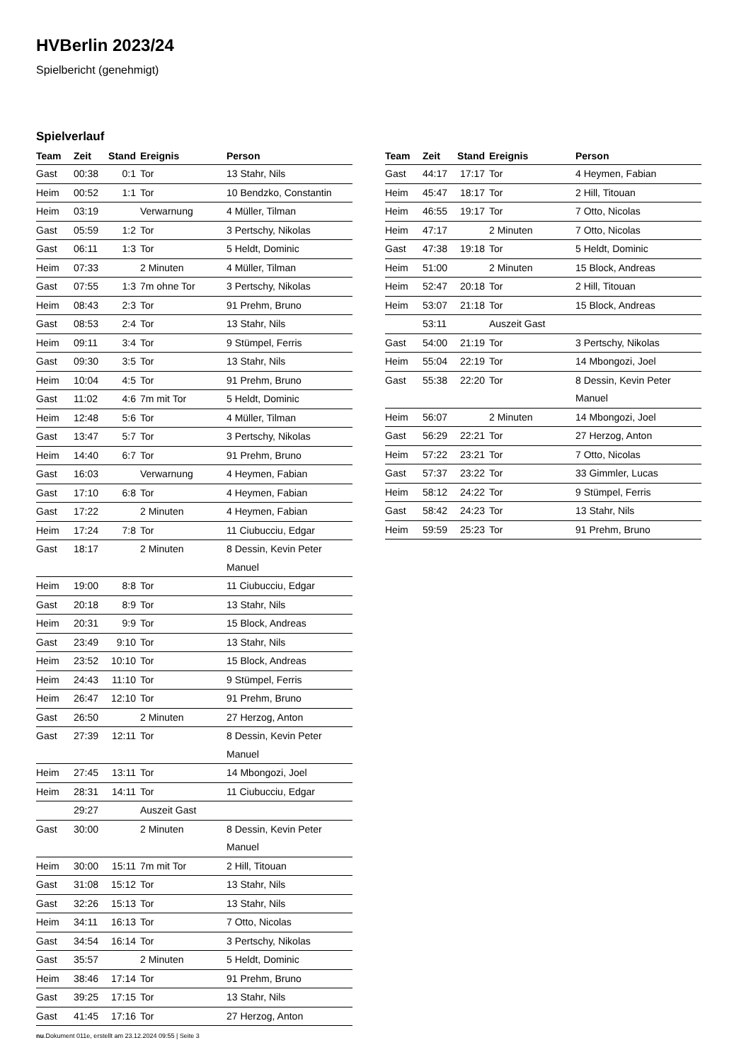HVBerlin 2023/24
Spielbericht (genehmigt)
Spielverlauf
| Team | Zeit | Stand | Ereignis | Person |
| --- | --- | --- | --- | --- |
| Gast | 00:38 | 0:1 | Tor | 13 Stahr, Nils |
| Heim | 00:52 | 1:1 | Tor | 10 Bendzko, Constantin |
| Heim | 03:19 | | Verwarnung | 4 Müller, Tilman |
| Gast | 05:59 | 1:2 | Tor | 3 Pertschy, Nikolas |
| Gast | 06:11 | 1:3 | Tor | 5 Heldt, Dominic |
| Heim | 07:33 | | 2 Minuten | 4 Müller, Tilman |
| Gast | 07:55 | 1:3 | 7m ohne Tor | 3 Pertschy, Nikolas |
| Heim | 08:43 | 2:3 | Tor | 91 Prehm, Bruno |
| Gast | 08:53 | 2:4 | Tor | 13 Stahr, Nils |
| Heim | 09:11 | 3:4 | Tor | 9 Stümpel, Ferris |
| Gast | 09:30 | 3:5 | Tor | 13 Stahr, Nils |
| Heim | 10:04 | 4:5 | Tor | 91 Prehm, Bruno |
| Gast | 11:02 | 4:6 | 7m mit Tor | 5 Heldt, Dominic |
| Heim | 12:48 | 5:6 | Tor | 4 Müller, Tilman |
| Gast | 13:47 | 5:7 | Tor | 3 Pertschy, Nikolas |
| Heim | 14:40 | 6:7 | Tor | 91 Prehm, Bruno |
| Gast | 16:03 | | Verwarnung | 4 Heymen, Fabian |
| Gast | 17:10 | 6:8 | Tor | 4 Heymen, Fabian |
| Gast | 17:22 | | 2 Minuten | 4 Heymen, Fabian |
| Heim | 17:24 | 7:8 | Tor | 11 Ciubucciu, Edgar |
| Gast | 18:17 | | 2 Minuten | 8 Dessin, Kevin Peter Manuel |
| Heim | 19:00 | 8:8 | Tor | 11 Ciubucciu, Edgar |
| Gast | 20:18 | 8:9 | Tor | 13 Stahr, Nils |
| Heim | 20:31 | 9:9 | Tor | 15 Block, Andreas |
| Gast | 23:49 | 9:10 | Tor | 13 Stahr, Nils |
| Heim | 23:52 | 10:10 | Tor | 15 Block, Andreas |
| Heim | 24:43 | 11:10 | Tor | 9 Stümpel, Ferris |
| Heim | 26:47 | 12:10 | Tor | 91 Prehm, Bruno |
| Gast | 26:50 | | 2 Minuten | 27 Herzog, Anton |
| Gast | 27:39 | 12:11 | Tor | 8 Dessin, Kevin Peter Manuel |
| Heim | 27:45 | 13:11 | Tor | 14 Mbongozi, Joel |
| Heim | 28:31 | 14:11 | Tor | 11 Ciubucciu, Edgar |
| | 29:27 | | Auszeit Gast | |
| Gast | 30:00 | | 2 Minuten | 8 Dessin, Kevin Peter Manuel |
| Heim | 30:00 | 15:11 | 7m mit Tor | 2 Hill, Titouan |
| Gast | 31:08 | 15:12 | Tor | 13 Stahr, Nils |
| Gast | 32:26 | 15:13 | Tor | 13 Stahr, Nils |
| Heim | 34:11 | 16:13 | Tor | 7 Otto, Nicolas |
| Gast | 34:54 | 16:14 | Tor | 3 Pertschy, Nikolas |
| Gast | 35:57 | | 2 Minuten | 5 Heldt, Dominic |
| Heim | 38:46 | 17:14 | Tor | 91 Prehm, Bruno |
| Gast | 39:25 | 17:15 | Tor | 13 Stahr, Nils |
| Gast | 41:45 | 17:16 | Tor | 27 Herzog, Anton |
| Team | Zeit | Stand | Ereignis | Person |
| --- | --- | --- | --- | --- |
| Gast | 44:17 | 17:17 | Tor | 4 Heymen, Fabian |
| Heim | 45:47 | 18:17 | Tor | 2 Hill, Titouan |
| Heim | 46:55 | 19:17 | Tor | 7 Otto, Nicolas |
| Heim | 47:17 | | 2 Minuten | 7 Otto, Nicolas |
| Gast | 47:38 | 19:18 | Tor | 5 Heldt, Dominic |
| Heim | 51:00 | | 2 Minuten | 15 Block, Andreas |
| Heim | 52:47 | 20:18 | Tor | 2 Hill, Titouan |
| Heim | 53:07 | 21:18 | Tor | 15 Block, Andreas |
| | 53:11 | | Auszeit Gast | |
| Gast | 54:00 | 21:19 | Tor | 3 Pertschy, Nikolas |
| Heim | 55:04 | 22:19 | Tor | 14 Mbongozi, Joel |
| Gast | 55:38 | 22:20 | Tor | 8 Dessin, Kevin Peter Manuel |
| Heim | 56:07 | | 2 Minuten | 14 Mbongozi, Joel |
| Gast | 56:29 | 22:21 | Tor | 27 Herzog, Anton |
| Heim | 57:22 | 23:21 | Tor | 7 Otto, Nicolas |
| Gast | 57:37 | 23:22 | Tor | 33 Gimmler, Lucas |
| Heim | 58:12 | 24:22 | Tor | 9 Stümpel, Ferris |
| Gast | 58:42 | 24:23 | Tor | 13 Stahr, Nils |
| Heim | 59:59 | 25:23 | Tor | 91 Prehm, Bruno |
nu.Dokument 011e, erstellt am 23.12.2024 09:55 | Seite 3